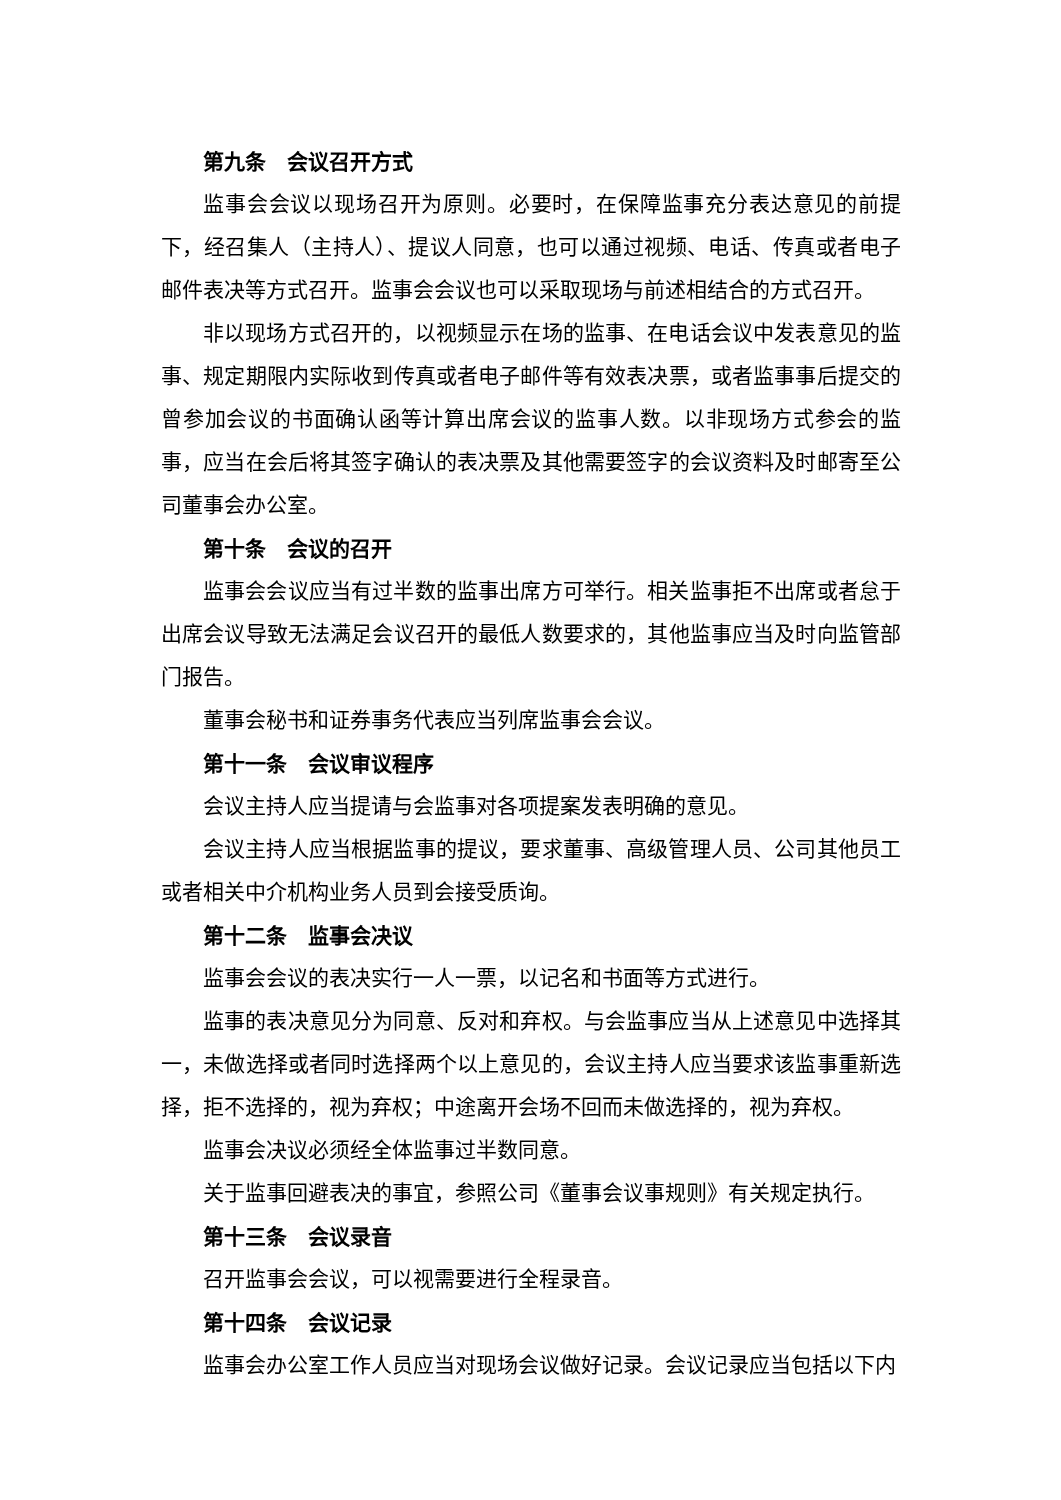第九条　会议召开方式
监事会会议以现场召开为原则。必要时，在保障监事充分表达意见的前提下，经召集人（主持人）、提议人同意，也可以通过视频、电话、传真或者电子邮件表决等方式召开。监事会会议也可以采取现场与前述相结合的方式召开。
非以现场方式召开的，以视频显示在场的监事、在电话会议中发表意见的监事、规定期限内实际收到传真或者电子邮件等有效表决票，或者监事事后提交的曾参加会议的书面确认函等计算出席会议的监事人数。以非现场方式参会的监事，应当在会后将其签字确认的表决票及其他需要签字的会议资料及时邮寄至公司董事会办公室。
第十条　会议的召开
监事会会议应当有过半数的监事出席方可举行。相关监事拒不出席或者怠于出席会议导致无法满足会议召开的最低人数要求的，其他监事应当及时向监管部门报告。
董事会秘书和证券事务代表应当列席监事会会议。
第十一条　会议审议程序
会议主持人应当提请与会监事对各项提案发表明确的意见。
会议主持人应当根据监事的提议，要求董事、高级管理人员、公司其他员工或者相关中介机构业务人员到会接受质询。
第十二条　监事会决议
监事会会议的表决实行一人一票，以记名和书面等方式进行。
监事的表决意见分为同意、反对和弃权。与会监事应当从上述意见中选择其一，未做选择或者同时选择两个以上意见的，会议主持人应当要求该监事重新选择，拒不选择的，视为弃权；中途离开会场不回而未做选择的，视为弃权。
监事会决议必须经全体监事过半数同意。
关于监事回避表决的事宜，参照公司《董事会议事规则》有关规定执行。
第十三条　会议录音
召开监事会会议，可以视需要进行全程录音。
第十四条　会议记录
监事会办公室工作人员应当对现场会议做好记录。会议记录应当包括以下内